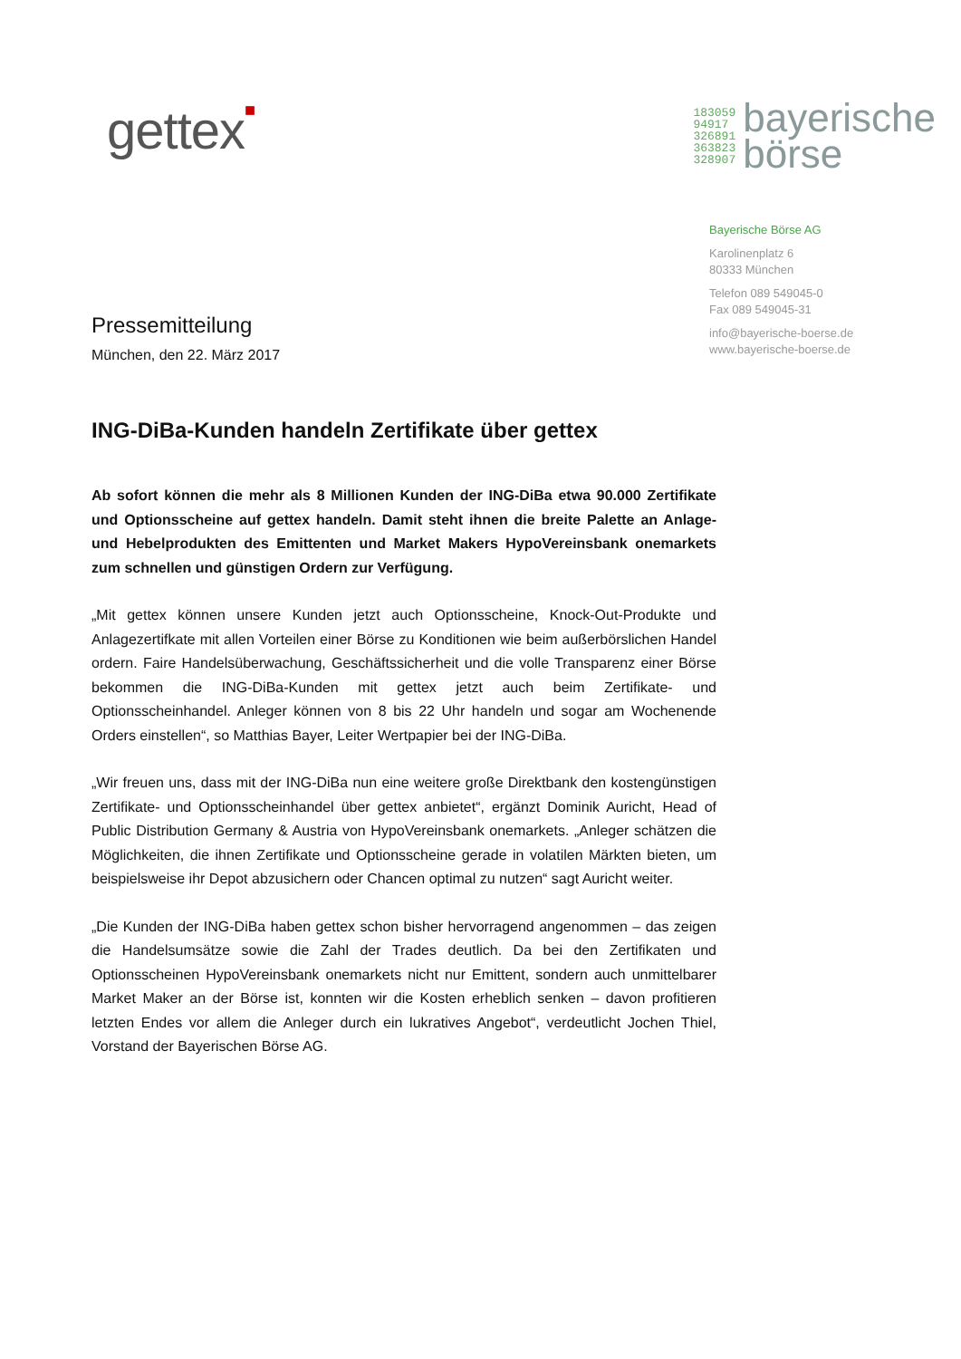gettex■
183059
94917
326891
363823
328907
bayerische
börse
Bayerische Börse AG
Karolinenplatz 6
80333 München
Telefon 089 549045-0
Fax 089 549045-31
info@bayerische-boerse.de
www.bayerische-boerse.de
Pressemitteilung
München, den 22. März 2017
ING-DiBa-Kunden handeln Zertifikate über gettex
Ab sofort können die mehr als 8 Millionen Kunden der ING-DiBa etwa 90.000 Zertifikate und Optionsscheine auf gettex handeln. Damit steht ihnen die breite Palette an Anlage- und Hebelprodukten des Emittenten und Market Makers HypoVereinsbank onemarkets zum schnellen und günstigen Ordern zur Verfügung.
„Mit gettex können unsere Kunden jetzt auch Optionsscheine, Knock-Out-Produkte und Anlagezertifkate mit allen Vorteilen einer Börse zu Konditionen wie beim außerbörslichen Handel ordern. Faire Handelsüberwachung, Geschäftssicherheit und die volle Transparenz einer Börse bekommen die ING-DiBa-Kunden mit gettex jetzt auch beim Zertifikate- und Optionsscheinhandel. Anleger können von 8 bis 22 Uhr handeln und sogar am Wochenende Orders einstellen“, so Matthias Bayer, Leiter Wertpapier bei der ING-DiBa.
„Wir freuen uns, dass mit der ING-DiBa nun eine weitere große Direktbank den kostengünstigen Zertifikate- und Optionsscheinhandel über gettex anbietet“, ergänzt Dominik Auricht, Head of Public Distribution Germany & Austria von HypoVereinsbank onemarkets. „Anleger schätzen die Möglichkeiten, die ihnen Zertifikate und Optionsscheine gerade in volatilen Märkten bieten, um beispielsweise ihr Depot abzusichern oder Chancen optimal zu nutzen“ sagt Auricht weiter.
„Die Kunden der ING-DiBa haben gettex schon bisher hervorragend angenommen – das zeigen die Handelsumsätze sowie die Zahl der Trades deutlich. Da bei den Zertifikaten und Optionsscheinen HypoVereinsbank onemarkets nicht nur Emittent, sondern auch unmittelbarer Market Maker an der Börse ist, konnten wir die Kosten erheblich senken – davon profitieren letzten Endes vor allem die Anleger durch ein lukratives Angebot“, verdeutlicht Jochen Thiel, Vorstand der Bayerischen Börse AG.